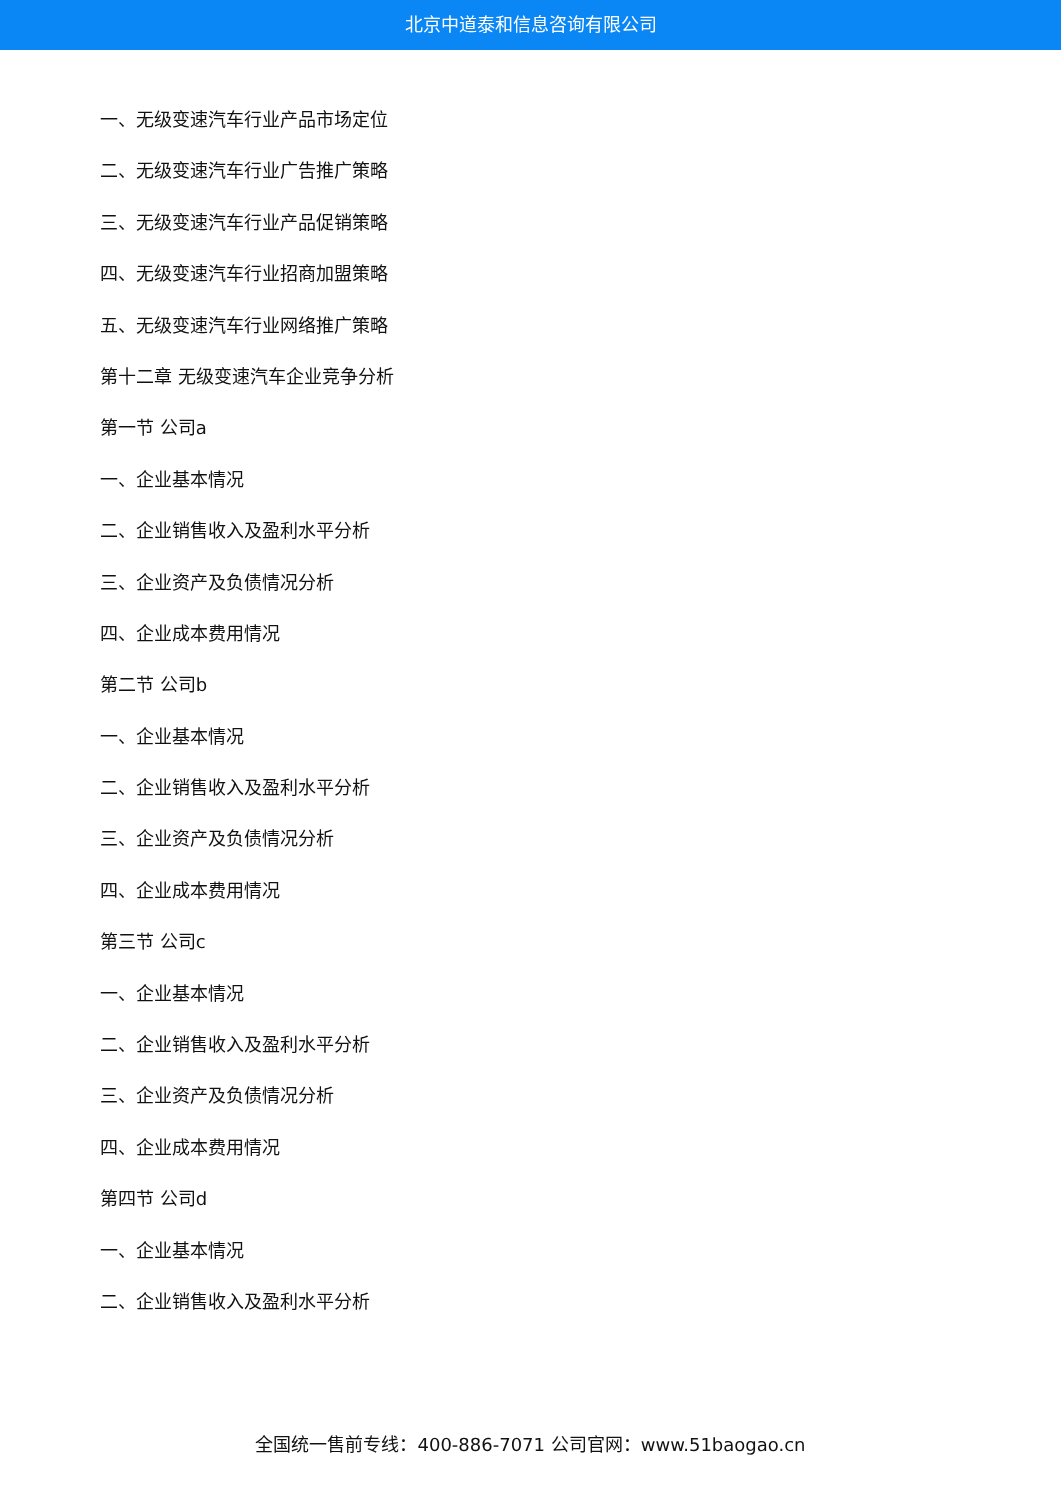北京中道泰和信息咨询有限公司
一、无级变速汽车行业产品市场定位
二、无级变速汽车行业广告推广策略
三、无级变速汽车行业产品促销策略
四、无级变速汽车行业招商加盟策略
五、无级变速汽车行业网络推广策略
第十二章 无级变速汽车企业竞争分析
第一节 公司a
一、企业基本情况
二、企业销售收入及盈利水平分析
三、企业资产及负债情况分析
四、企业成本费用情况
第二节 公司b
一、企业基本情况
二、企业销售收入及盈利水平分析
三、企业资产及负债情况分析
四、企业成本费用情况
第三节 公司c
一、企业基本情况
二、企业销售收入及盈利水平分析
三、企业资产及负债情况分析
四、企业成本费用情况
第四节 公司d
一、企业基本情况
二、企业销售收入及盈利水平分析
全国统一售前专线：400-886-7071 公司官网：www.51baogao.cn